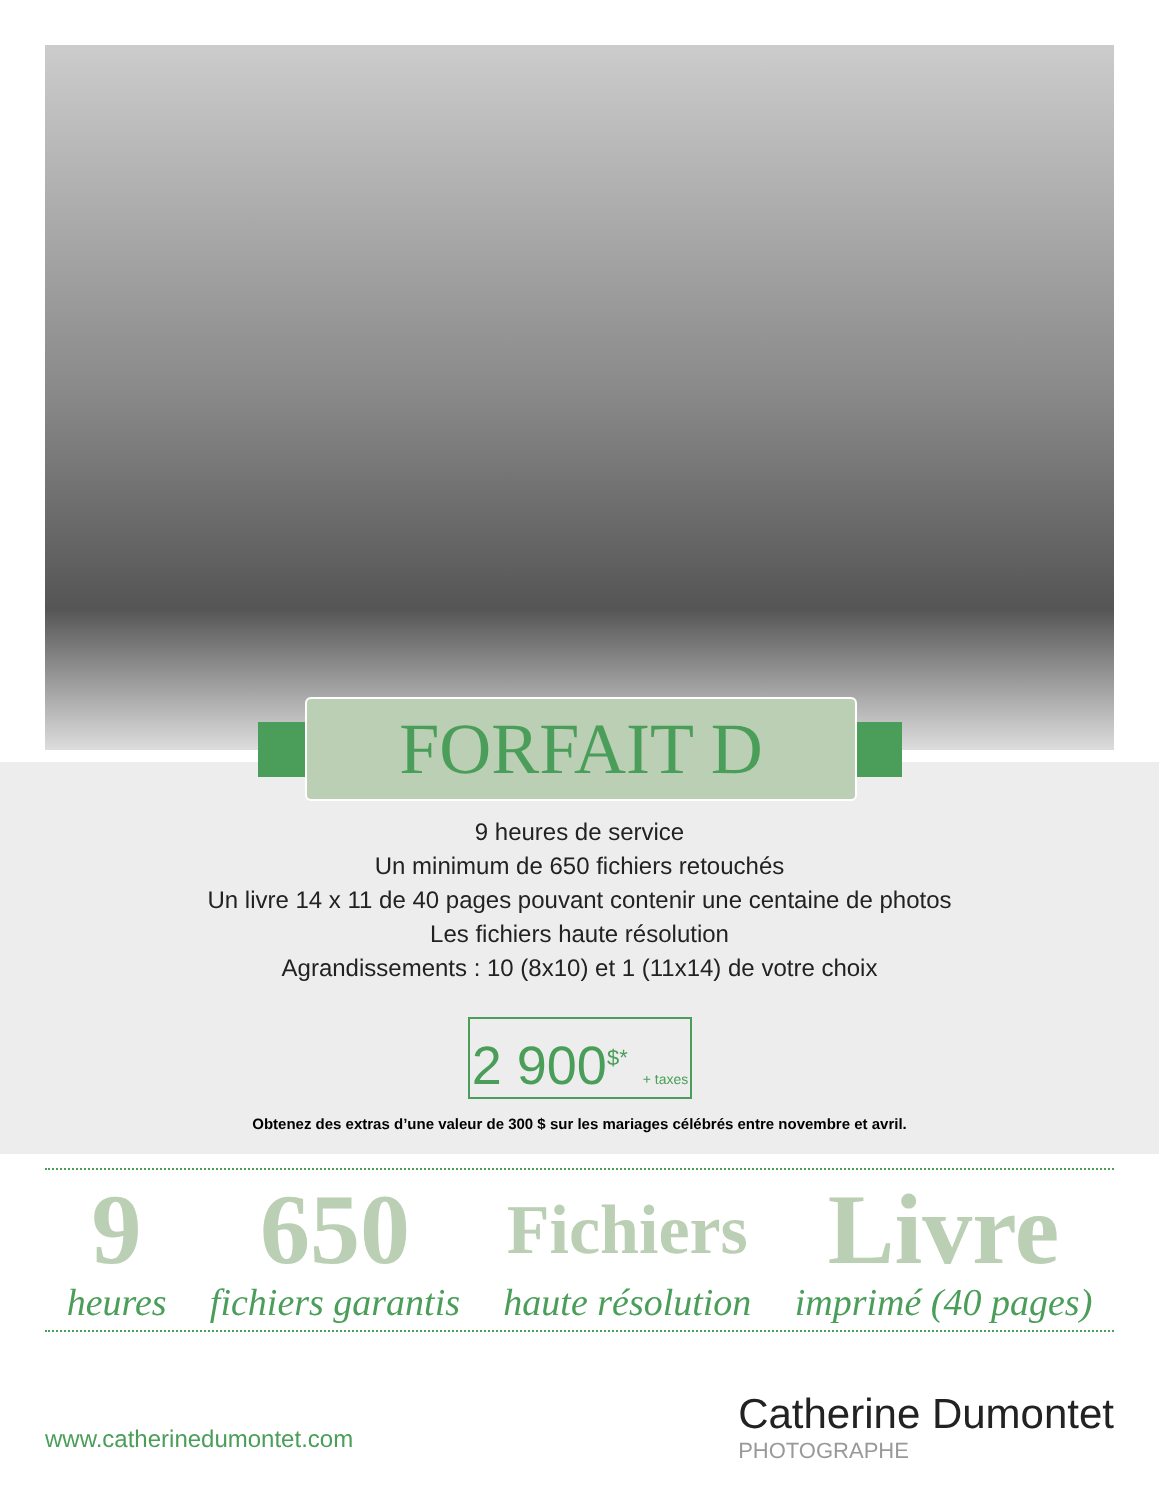FORFAIT D
9 heures de service
Un minimum de 650 fichiers retouchés
Un livre 14 x 11 de 40 pages pouvant contenir une centaine de photos
Les fichiers haute résolution
Agrandissements : 10 (8x10) et 1 (11x14) de votre choix
2 900<sup>$*</sup> + taxes
Obtenez des extras d’une valeur de 300 $ sur les mariages célébrés entre novembre et avril.
9
heures
650
fichiers garantis
Fichiers
haute résolution
Livre
imprimé (40 pages)
www.catherinedumontet.com Catherine Dumontet
PHOTOGRAPHE